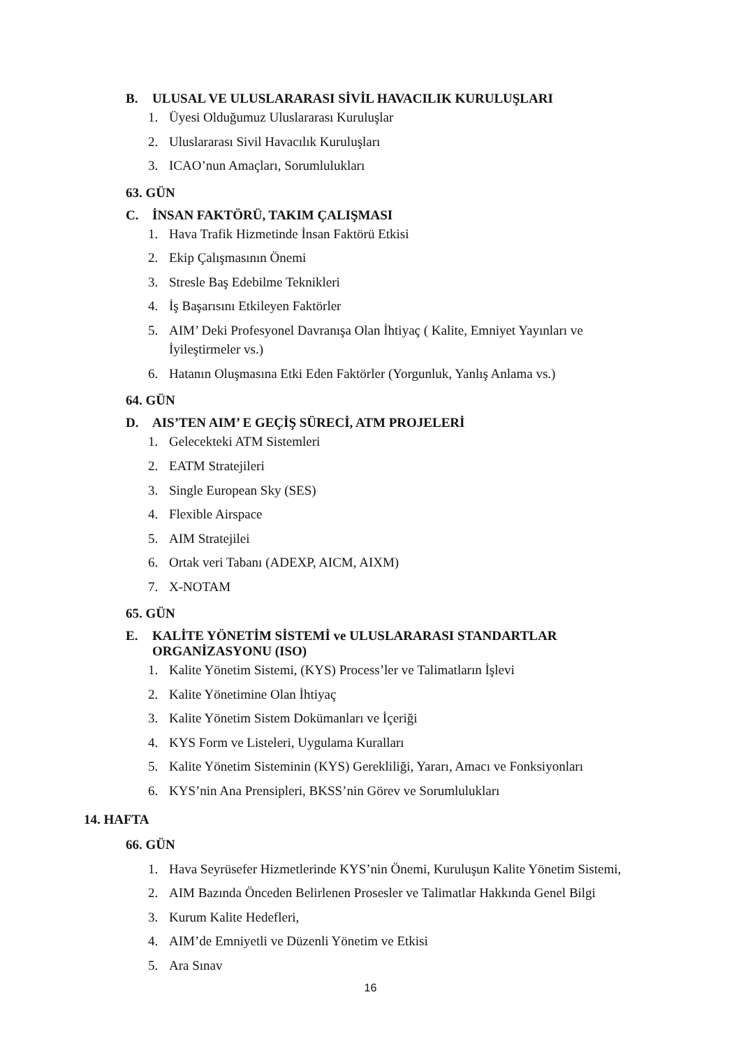B. ULUSAL VE ULUSLARARASI SİVİL HAVACILIK KURULUŞLARI
1. Üyesi Olduğumuz Uluslararası Kuruluşlar
2. Uluslararası Sivil Havacılık Kuruluşları
3. ICAO’nun Amaçları, Sorumlulukları
63. GÜN
C. İNSAN FAKTÖRÜ, TAKIM ÇALIŞMASI
1. Hava Trafik Hizmetinde İnsan Faktörü Etkisi
2. Ekip Çalışmasının Önemi
3. Stresle Baş Edebilme Teknikleri
4. İş Başarısını Etkileyen Faktörler
5. AIM’ Deki Profesyonel Davranışa Olan İhtiyaç ( Kalite, Emniyet Yayınları ve İyileştirmeler vs.)
6. Hatanın Oluşmasına Etki Eden Faktörler (Yorgunluk, Yanlış Anlama vs.)
64. GÜN
D. AIS’TEN AIM’ E GEÇİŞ SÜRECİ, ATM PROJELERİ
1. Gelecekteki ATM Sistemleri
2. EATM Stratejileri
3. Single European Sky (SES)
4. Flexible Airspace
5. AIM Stratejilei
6. Ortak veri Tabanı (ADEXP, AICM, AIXM)
7. X-NOTAM
65. GÜN
E. KALİTE YÖNETİM SİSTEMİ ve ULUSLARARASI STANDARTLAR ORGANİZASYONU (ISO)
1. Kalite Yönetim Sistemi, (KYS) Process’ler ve Talimatların İşlevi
2. Kalite Yönetimine Olan İhtiyaç
3. Kalite Yönetim Sistem Dokümanları ve İçeriği
4. KYS Form ve Listeleri, Uygulama Kuralları
5. Kalite Yönetim Sisteminin (KYS) Gerekliliği, Yararı, Amacı ve Fonksiyonları
6. KYS’nin Ana Prensipleri, BKSS’nin Görev ve Sorumlulukları
14. HAFTA
66. GÜN
1. Hava Seyrüsefer Hizmetlerinde KYS’nin Önemi, Kuruluşun Kalite Yönetim Sistemi,
2. AIM Bazında Önceden Belirlenen Prosesler ve Talimatlar Hakkında Genel Bilgi
3. Kurum Kalite Hedefleri,
4. AIM’de Emniyetli ve Düzenli Yönetim ve Etkisi
5. Ara Sınav
16